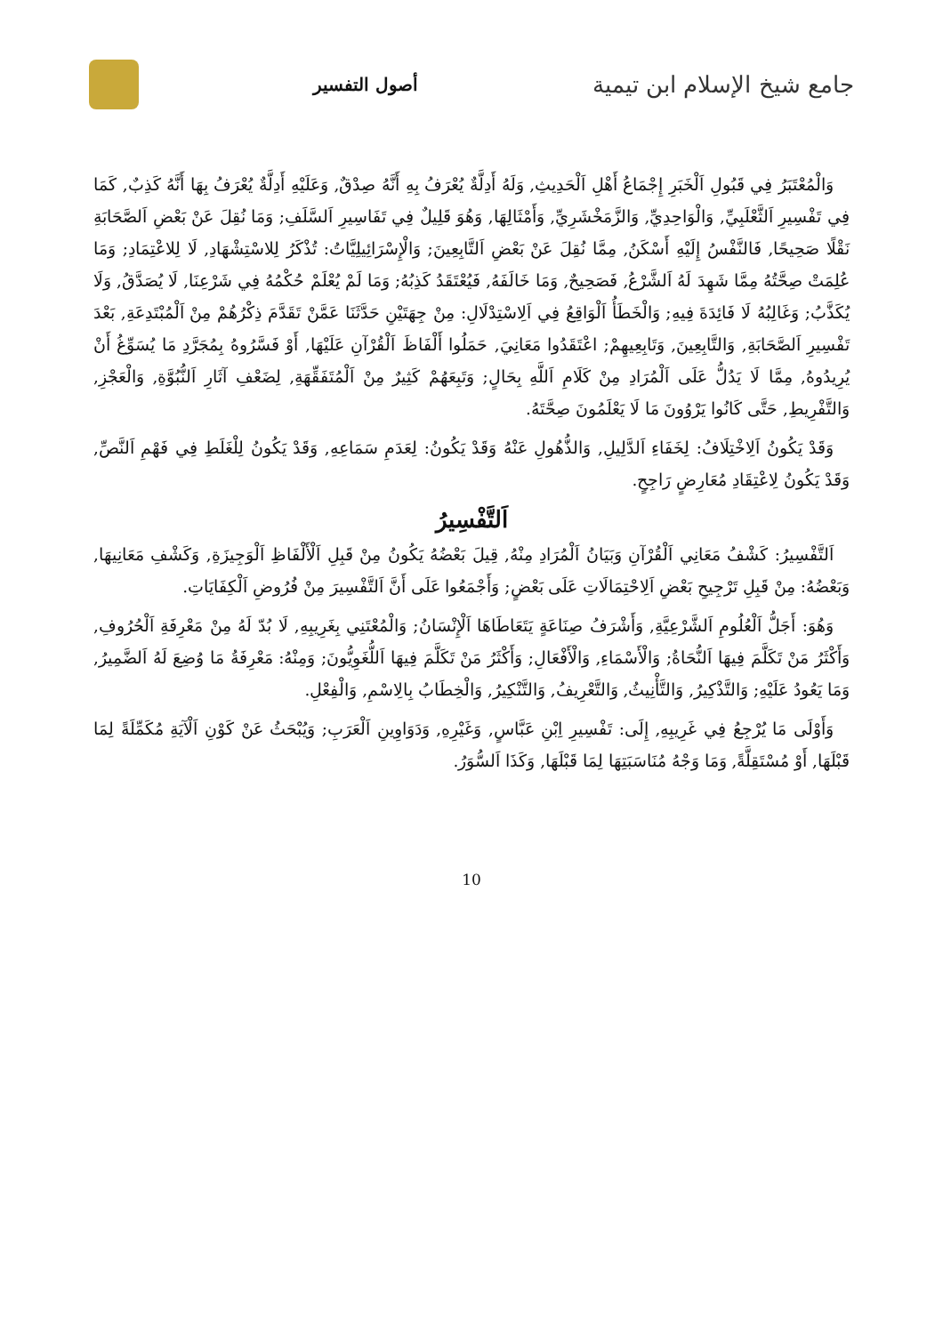جامع شيخ الإسلام ابن تيمية
أصول التفسير
وَالْمُعْتَبَرُ فِي قَبُولِ اَلْخَبَرِ إِجْمَاعُ أَهْلِ اَلْحَدِيثِ, وَلَهُ أَدِلَّةٌ يُعْرَفُ بِهِ أَنَّهُ صِدْقٌ, وَعَلَيْهِ أَدِلَّةٌ يُعْرَفُ بِهَا أَنَّهُ كَذِبٌ, كَمَا فِي تَفْسِيرِ اَلثَّعْلَبِيِّ, وَالْوَاحِدِيِّ, وَالزَّمَخْشَرِيِّ, وَأَمْثَالِهَا, وَهُوَ قَلِيلٌ فِي تَفَاسِيرِ اَلسَّلَفِ; وَمَا نُقِلَ عَنْ بَعْضِ اَلصَّحَابَةِ نَقْلًا صَحِيحًا, فَالنَّفْسُ إِلَيْهِ أَسْكَنُ, مِمَّا نُقِلَ عَنْ بَعْضِ اَلتَّابِعِينَ; وَالْإِسْرَائِيلِيَّاتُ: تُذْكَرُ لِلاسْتِشْهَادِ, لَا لِلاعْتِمَادِ; وَمَا عُلِمَتْ صِحَّتُهُ مِمَّا شَهِدَ لَهُ اَلشَّرْعُ, فَصَحِيحٌ, وَمَا خَالَفَهُ, فَيُعْتَقَدُ كَذِبُهُ; وَمَا لَمْ يُعْلَمْ حُكْمُهُ فِي شَرْعِنَا, لَا يُصَدَّقُ, وَلَا يُكَذَّبُ; وَغَالِبُهُ لَا فَائِدَةَ فِيهِ; وَالْخَطَأُ اَلْوَاقِعُ فِي اَلِاسْتِدْلَالِ: مِنْ جِهَتَيْنِ حَدَّثَنَا عَمَّنْ تَقَدَّمَ ذِكْرُهُمْ مِنْ اَلْمُبْتَدِعَةِ, بَعْدَ تَفْسِيرِ اَلصَّحَابَةِ, وَالتَّابِعِينَ, وَتَابِعِيهِمْ; اعْتَقَدُوا مَعَانِيَ, حَمَلُوا أَلْفَاظَ اَلْقُرْآنِ عَلَيْهَا, أَوْ فَسَّرُوهُ بِمُجَرَّدِ مَا يُسَوِّغُ أَنْ يُرِيدُوهُ, مِمَّا لَا يَدُلُّ عَلَى اَلْمُرَادِ مِنْ كَلَامِ اَللَّهِ بِحَالٍ; وَتَبِعَهُمْ كَثِيرٌ مِنْ اَلْمُتَفَقِّهَةِ, لِضَعْفِ آثَارِ اَلنُّبُوَّةِ, وَالْعَجْزِ, وَالتَّفْرِيطِ, حَتَّى كَانُوا يَرْوُونَ مَا لَا يَعْلَمُونَ صِحَّتَهُ.
وَقَدْ يَكُونُ اَلِاخْتِلَافُ: لِخَفَاءِ اَلدَّلِيلِ, وَالذُّهُولِ عَنْهُ وَقَدْ يَكُونُ: لِعَدَمِ سَمَاعِهِ, وَقَدْ يَكُونُ لِلْغَلَطِ فِي فَهْمِ اَلنَّصِّ, وَقَدْ يَكُونُ لِاعْتِقَادِ مُعَارِضٍ رَاجِحٍ.
اَلتَّفْسِيرُ
اَلتَّفْسِيرُ: كَشْفُ مَعَانِي اَلْقُرْآنِ وَبَيَانُ اَلْمُرَادِ مِنْهُ, قِيلَ بَعْضُهُ يَكُونُ مِنْ قَبِلِ اَلْأَلْفَاظِ اَلْوَجِيزَةِ, وَكَشْفِ مَعَانِيهَا, وَبَعْضُهُ: مِنْ قَبِلِ تَرْجِيحِ بَعْضِ اَلِاحْتِمَالَاتِ عَلَى بَعْضٍ; وَأَجْمَعُوا عَلَى أَنَّ اَلتَّفْسِيرَ مِنْ فُرُوضِ اَلْكِفَايَاتِ.
وَهُوَ: أَجَلُّ اَلْعُلُومِ اَلشَّرْعِيَّةِ, وَأَشْرَفُ صِنَاعَةٍ يَتَعَاطَاهَا اَلْإِنْسَانُ; وَالْمُعْتَنِي بِغَرِيبِهِ, لَا بُدّ لَهُ مِنْ مَعْرِفَةِ اَلْحُرُوفِ, وَأَكْثَرُ مَنْ تَكَلَّمَ فِيهَا اَلنُّحَاةُ; وَالْأَسْمَاءِ, وَالْأَفْعَالِ; وَأَكْثَرُ مَنْ تَكَلَّمَ فِيهَا اَللُّغَوِيُّونَ; وَمِنْهُ: مَعْرِفَةُ مَا وُضِعَ لَهُ اَلضَّمِيرُ, وَمَا يَعُودُ عَلَيْهِ; وَالتَّذْكِيرُ, وَالتَّأْنِيثُ, وَالتَّعْرِيفُ, وَالتَّنْكِيرُ, وَالْخِطَابُ بِالِاسْمِ, وَالْفِعْلِ.
وَأَوْلَى مَا يُرْجِعُ فِي غَرِيبِهِ, إِلَى: تَفْسِيرِ اِبْنِ عَبَّاسٍ, وَغَيْرِهِ, وَدَوَاوِينِ اَلْعَرَبِ; وَيُبْحَثُ عَنْ كَوْنِ اَلْآيَةِ مُكَمِّلَةً لِمَا قَبْلَهَا, أَوْ مُسْتَقِلَّةً, وَمَا وَجْهُ مُنَاسَبَتِهَا لِمَا قَبْلَهَا, وَكَذَا اَلسُّوَرُ.
10